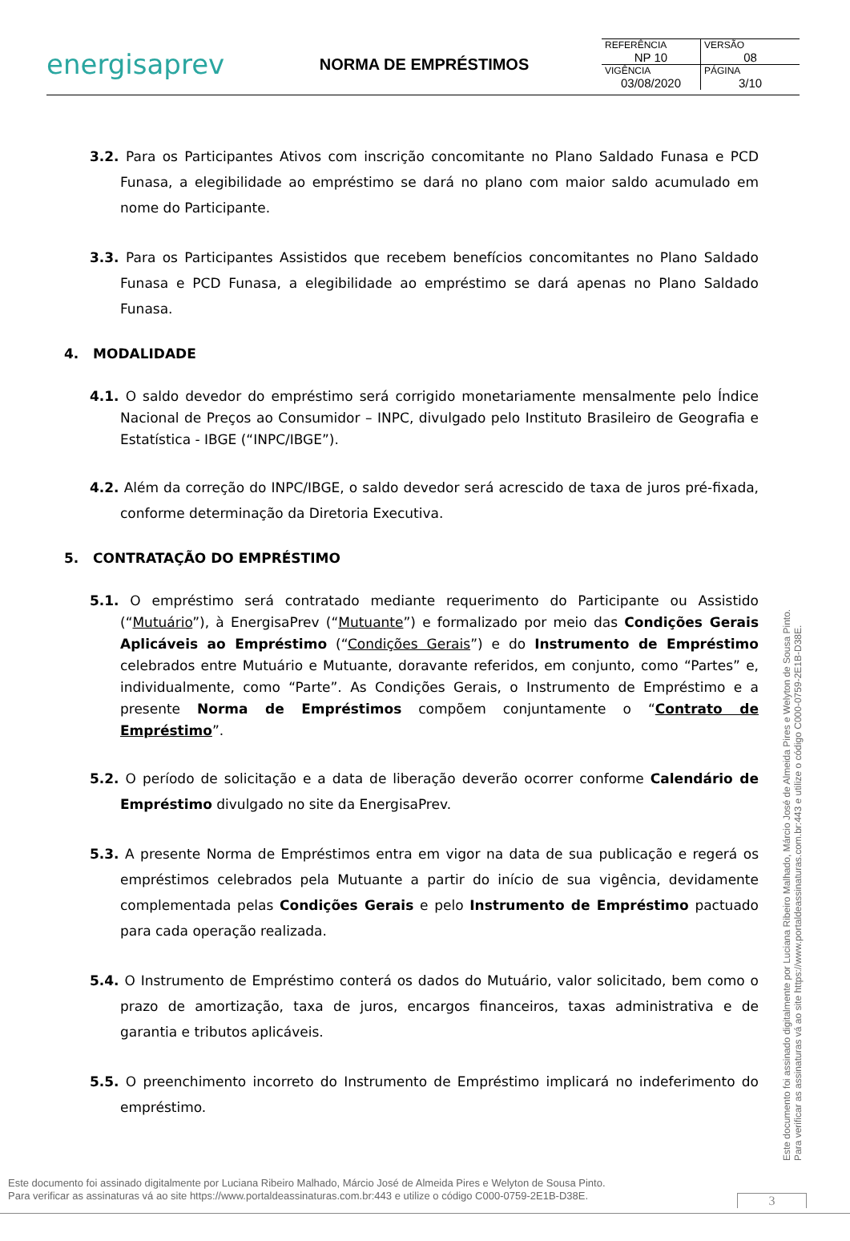energisaprev
NORMA DE EMPRÉSTIMOS
| REFERÊNCIA NP 10 | VERSÃO 08 |
| VIGÊNCIA 03/08/2020 | PÁGINA 3/10 |
3.2. Para os Participantes Ativos com inscrição concomitante no Plano Saldado Funasa e PCD Funasa, a elegibilidade ao empréstimo se dará no plano com maior saldo acumulado em nome do Participante.
3.3. Para os Participantes Assistidos que recebem benefícios concomitantes no Plano Saldado Funasa e PCD Funasa, a elegibilidade ao empréstimo se dará apenas no Plano Saldado Funasa.
4. MODALIDADE
4.1. O saldo devedor do empréstimo será corrigido monetariamente mensalmente pelo Índice Nacional de Preços ao Consumidor – INPC, divulgado pelo Instituto Brasileiro de Geografia e Estatística - IBGE (“INPC/IBGE”).
4.2. Além da correção do INPC/IBGE, o saldo devedor será acrescido de taxa de juros pré-fixada, conforme determinação da Diretoria Executiva.
5. CONTRATAÇÃO DO EMPRÉSTIMO
5.1. O empréstimo será contratado mediante requerimento do Participante ou Assistido (“Mutuário”), à EnergisaPrev (“Mutuante”) e formalizado por meio das Condições Gerais Aplicáveis ao Empréstimo (“Condições Gerais”) e do Instrumento de Empréstimo celebrados entre Mutuário e Mutuante, doravante referidos, em conjunto, como “Partes” e, individualmente, como “Parte”. As Condições Gerais, o Instrumento de Empréstimo e a presente Norma de Empréstimos compõem conjuntamente o “Contrato de Empréstimo”.
5.2. O período de solicitação e a data de liberação deverão ocorrer conforme Calendário de Empréstimo divulgado no site da EnergisaPrev.
5.3. A presente Norma de Empréstimos entra em vigor na data de sua publicação e regerá os empréstimos celebrados pela Mutuante a partir do início de sua vigência, devidamente complementada pelas Condições Gerais e pelo Instrumento de Empréstimo pactuado para cada operação realizada.
5.4. O Instrumento de Empréstimo conterá os dados do Mutuário, valor solicitado, bem como o prazo de amortização, taxa de juros, encargos financeiros, taxas administrativa e de garantia e tributos aplicáveis.
5.5. O preenchimento incorreto do Instrumento de Empréstimo implicará no indeferimento do empréstimo.
Este documento foi assinado digitalmente por Luciana Ribeiro Malhado, Márcio José de Almeida Pires e Welyton de Sousa Pinto.
Para verificar as assinaturas vá ao site https://www.portaldeassinaturas.com.br:443 e utilize o código C000-0759-2E1B-D38E.
Este documento foi assinado digitalmente por Luciana Ribeiro Malhado, Márcio José de Almeida Pires e Welyton de Sousa Pinto.
Para verificar as assinaturas vá ao site https://www.portaldeassinaturas.com.br:443 e utilize o código C000-0759-2E1B-D38E.
3